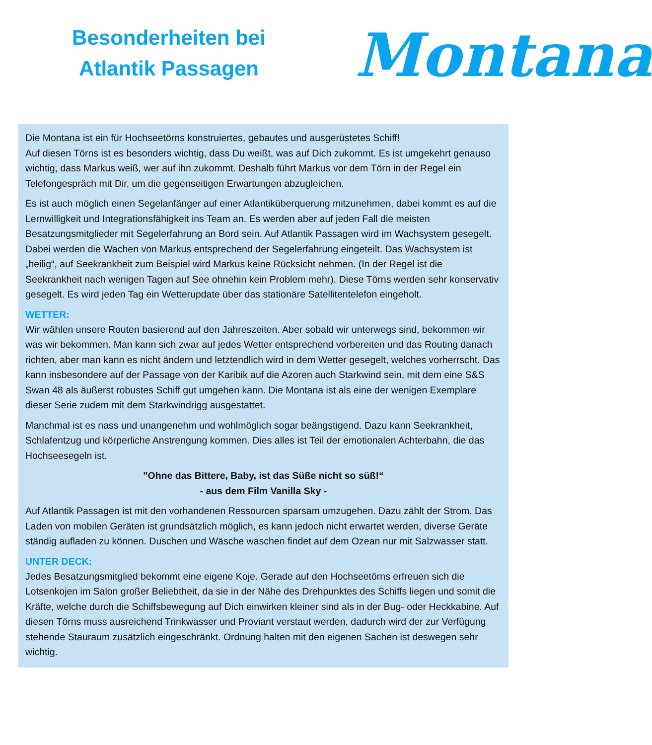Besonderheiten bei
Atlantik Passagen
Montana
Die Montana ist ein für Hochseetörns konstruiertes, gebautes und ausgerüstetes Schiff!
Auf diesen Törns ist es besonders wichtig, dass Du weißt, was auf Dich zukommt. Es ist umgekehrt genauso wichtig, dass Markus weiß, wer auf ihn zukommt. Deshalb führt Markus vor dem Törn in der Regel ein Telefongespräch mit Dir, um die gegenseitigen Erwartungen abzugleichen.
Es ist auch möglich einen Segelanfänger auf einer Atlantiküberquerung mitzunehmen, dabei kommt es auf die Lernwilligkeit und Integrationsfähigkeit ins Team an. Es werden aber auf jeden Fall die meisten Besatzungsmitglieder mit Segelerfahrung an Bord sein. Auf Atlantik Passagen wird im Wachsystem gesegelt. Dabei werden die Wachen von Markus entsprechend der Segelerfahrung eingeteilt. Das Wachsystem ist „heilig“, auf Seekrankheit zum Beispiel wird Markus keine Rücksicht nehmen. (In der Regel ist die Seekrankheit nach wenigen Tagen auf See ohnehin kein Problem mehr). Diese Törns werden sehr konservativ gesegelt. Es wird jeden Tag ein Wetterupdate über das stationäre Satellitentelefon eingeholt.
WETTER:
Wir wählen unsere Routen basierend auf den Jahreszeiten. Aber sobald wir unterwegs sind, bekommen wir was wir bekommen. Man kann sich zwar auf jedes Wetter entsprechend vorbereiten und das Routing danach richten, aber man kann es nicht ändern und letztendlich wird in dem Wetter gesegelt, welches vorherrscht. Das kann insbesondere auf der Passage von der Karibik auf die Azoren auch Starkwind sein, mit dem eine S&S Swan 48 als äußerst robustes Schiff gut umgehen kann. Die Montana ist als eine der wenigen Exemplare dieser Serie zudem mit dem Starkwindrigg ausgestattet.
Manchmal ist es nass und unangenehm und wohlmöglich sogar beängstigend. Dazu kann Seekrankheit, Schlafentzug und körperliche Anstrengung kommen. Dies alles ist Teil der emotionalen Achterbahn, die das Hochseesegeln ist.
"Ohne das Bittere, Baby, ist das Süße nicht so süß!“
- aus dem Film Vanilla Sky -
Auf Atlantik Passagen ist mit den vorhandenen Ressourcen sparsam umzugehen. Dazu zählt der Strom. Das Laden von mobilen Geräten ist grundsätzlich möglich, es kann jedoch nicht erwartet werden, diverse Geräte ständig aufladen zu können. Duschen und Wäsche waschen findet auf dem Ozean nur mit Salzwasser statt.
UNTER DECK:
Jedes Besatzungsmitglied bekommt eine eigene Koje. Gerade auf den Hochseetörns erfreuen sich die Lotsenkojen im Salon großer Beliebtheit, da sie in der Nähe des Drehpunktes des Schiffs liegen und somit die Kräfte, welche durch die Schiffsbewegung auf Dich einwirken kleiner sind als in der Bug- oder Heckkabine. Auf diesen Törns muss ausreichend Trinkwasser und Proviant verstaut werden, dadurch wird der zur Verfügung stehende Stauraum zusätzlich eingeschränkt. Ordnung halten mit den eigenen Sachen ist deswegen sehr wichtig.